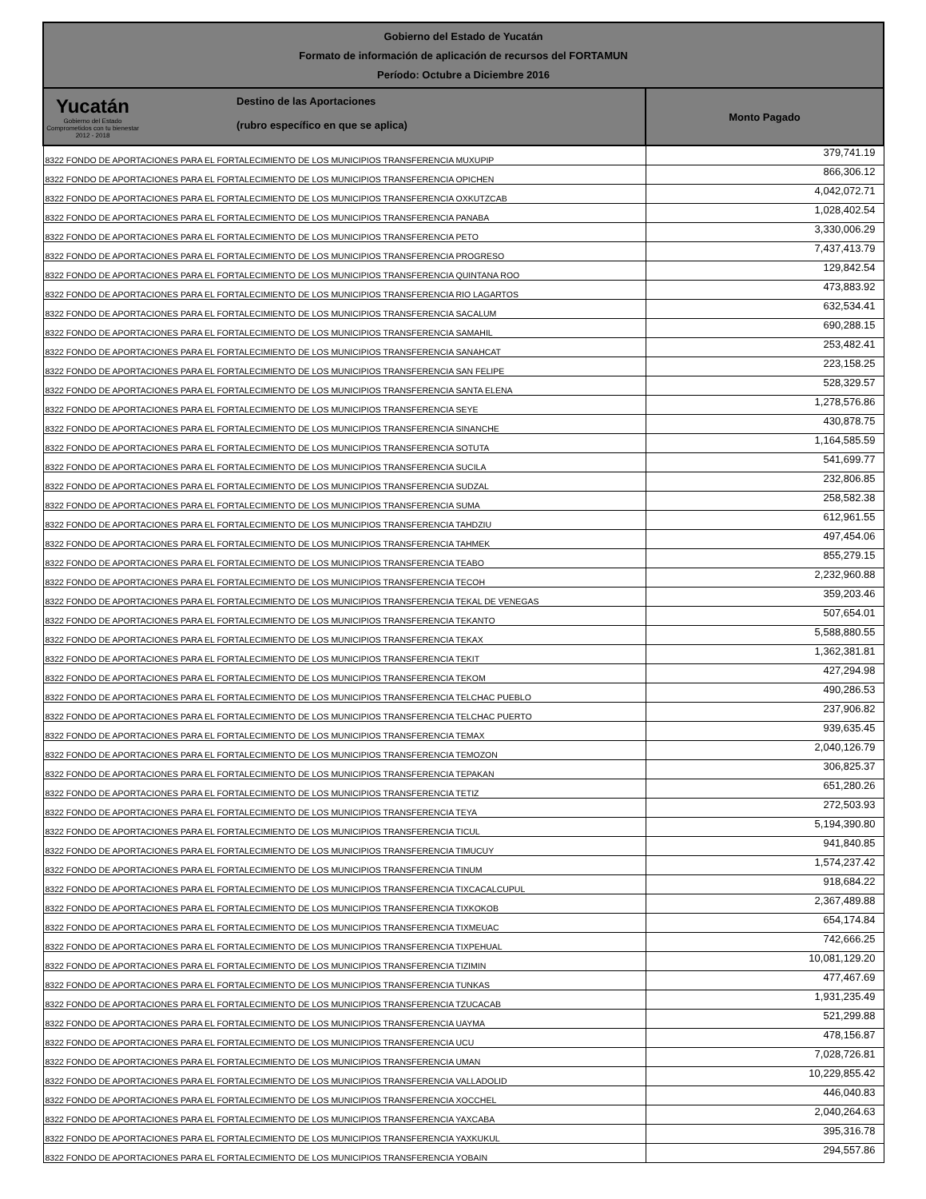Gobierno del Estado de Yucatán
Formato de información de aplicación de recursos del FORTAMUN
Período: Octubre a Diciembre 2016
| Yucatán Gobierno del Estado Comprometidos con tu bienestar 2012 - 2018 Destino de las Aportaciones (rubro específico en que se aplica) | Monto Pagado |
| --- | --- |
| 8322 FONDO DE APORTACIONES PARA EL FORTALECIMIENTO DE LOS MUNICIPIOS TRANSFERENCIA MUXUPIP | 379,741.19 |
| 8322 FONDO DE APORTACIONES PARA EL FORTALECIMIENTO DE LOS MUNICIPIOS TRANSFERENCIA OPICHEN | 866,306.12 |
| 8322 FONDO DE APORTACIONES PARA EL FORTALECIMIENTO DE LOS MUNICIPIOS TRANSFERENCIA OXKUTZCAB | 4,042,072.71 |
| 8322 FONDO DE APORTACIONES PARA EL FORTALECIMIENTO DE LOS MUNICIPIOS TRANSFERENCIA PANABA | 1,028,402.54 |
| 8322 FONDO DE APORTACIONES PARA EL FORTALECIMIENTO DE LOS MUNICIPIOS TRANSFERENCIA PETO | 3,330,006.29 |
| 8322 FONDO DE APORTACIONES PARA EL FORTALECIMIENTO DE LOS MUNICIPIOS TRANSFERENCIA PROGRESO | 7,437,413.79 |
| 8322 FONDO DE APORTACIONES PARA EL FORTALECIMIENTO DE LOS MUNICIPIOS TRANSFERENCIA QUINTANA ROO | 129,842.54 |
| 8322 FONDO DE APORTACIONES PARA EL FORTALECIMIENTO DE LOS MUNICIPIOS TRANSFERENCIA RIO LAGARTOS | 473,883.92 |
| 8322 FONDO DE APORTACIONES PARA EL FORTALECIMIENTO DE LOS MUNICIPIOS TRANSFERENCIA SACALUM | 632,534.41 |
| 8322 FONDO DE APORTACIONES PARA EL FORTALECIMIENTO DE LOS MUNICIPIOS TRANSFERENCIA SAMAHIL | 690,288.15 |
| 8322 FONDO DE APORTACIONES PARA EL FORTALECIMIENTO DE LOS MUNICIPIOS TRANSFERENCIA SANAHCAT | 253,482.41 |
| 8322 FONDO DE APORTACIONES PARA EL FORTALECIMIENTO DE LOS MUNICIPIOS TRANSFERENCIA SAN FELIPE | 223,158.25 |
| 8322 FONDO DE APORTACIONES PARA EL FORTALECIMIENTO DE LOS MUNICIPIOS TRANSFERENCIA SANTA ELENA | 528,329.57 |
| 8322 FONDO DE APORTACIONES PARA EL FORTALECIMIENTO DE LOS MUNICIPIOS TRANSFERENCIA SEYE | 1,278,576.86 |
| 8322 FONDO DE APORTACIONES PARA EL FORTALECIMIENTO DE LOS MUNICIPIOS TRANSFERENCIA SINANCHE | 430,878.75 |
| 8322 FONDO DE APORTACIONES PARA EL FORTALECIMIENTO DE LOS MUNICIPIOS TRANSFERENCIA SOTUTA | 1,164,585.59 |
| 8322 FONDO DE APORTACIONES PARA EL FORTALECIMIENTO DE LOS MUNICIPIOS TRANSFERENCIA SUCILA | 541,699.77 |
| 8322 FONDO DE APORTACIONES PARA EL FORTALECIMIENTO DE LOS MUNICIPIOS TRANSFERENCIA SUDZAL | 232,806.85 |
| 8322 FONDO DE APORTACIONES PARA EL FORTALECIMIENTO DE LOS MUNICIPIOS TRANSFERENCIA SUMA | 258,582.38 |
| 8322 FONDO DE APORTACIONES PARA EL FORTALECIMIENTO DE LOS MUNICIPIOS TRANSFERENCIA TAHDZIU | 612,961.55 |
| 8322 FONDO DE APORTACIONES PARA EL FORTALECIMIENTO DE LOS MUNICIPIOS TRANSFERENCIA TAHMEK | 497,454.06 |
| 8322 FONDO DE APORTACIONES PARA EL FORTALECIMIENTO DE LOS MUNICIPIOS TRANSFERENCIA TEABO | 855,279.15 |
| 8322 FONDO DE APORTACIONES PARA EL FORTALECIMIENTO DE LOS MUNICIPIOS TRANSFERENCIA TECOH | 2,232,960.88 |
| 8322 FONDO DE APORTACIONES PARA EL FORTALECIMIENTO DE LOS MUNICIPIOS TRANSFERENCIA TEKAL DE VENEGAS | 359,203.46 |
| 8322 FONDO DE APORTACIONES PARA EL FORTALECIMIENTO DE LOS MUNICIPIOS TRANSFERENCIA TEKANTO | 507,654.01 |
| 8322 FONDO DE APORTACIONES PARA EL FORTALECIMIENTO DE LOS MUNICIPIOS TRANSFERENCIA TEKAX | 5,588,880.55 |
| 8322 FONDO DE APORTACIONES PARA EL FORTALECIMIENTO DE LOS MUNICIPIOS TRANSFERENCIA TEKIT | 1,362,381.81 |
| 8322 FONDO DE APORTACIONES PARA EL FORTALECIMIENTO DE LOS MUNICIPIOS TRANSFERENCIA TEKOM | 427,294.98 |
| 8322 FONDO DE APORTACIONES PARA EL FORTALECIMIENTO DE LOS MUNICIPIOS TRANSFERENCIA TELCHAC PUEBLO | 490,286.53 |
| 8322 FONDO DE APORTACIONES PARA EL FORTALECIMIENTO DE LOS MUNICIPIOS TRANSFERENCIA TELCHAC PUERTO | 237,906.82 |
| 8322 FONDO DE APORTACIONES PARA EL FORTALECIMIENTO DE LOS MUNICIPIOS TRANSFERENCIA TEMAX | 939,635.45 |
| 8322 FONDO DE APORTACIONES PARA EL FORTALECIMIENTO DE LOS MUNICIPIOS TRANSFERENCIA TEMOZON | 2,040,126.79 |
| 8322 FONDO DE APORTACIONES PARA EL FORTALECIMIENTO DE LOS MUNICIPIOS TRANSFERENCIA TEPAKAN | 306,825.37 |
| 8322 FONDO DE APORTACIONES PARA EL FORTALECIMIENTO DE LOS MUNICIPIOS TRANSFERENCIA TETIZ | 651,280.26 |
| 8322 FONDO DE APORTACIONES PARA EL FORTALECIMIENTO DE LOS MUNICIPIOS TRANSFERENCIA TEYA | 272,503.93 |
| 8322 FONDO DE APORTACIONES PARA EL FORTALECIMIENTO DE LOS MUNICIPIOS TRANSFERENCIA TICUL | 5,194,390.80 |
| 8322 FONDO DE APORTACIONES PARA EL FORTALECIMIENTO DE LOS MUNICIPIOS TRANSFERENCIA TIMUCUY | 941,840.85 |
| 8322 FONDO DE APORTACIONES PARA EL FORTALECIMIENTO DE LOS MUNICIPIOS TRANSFERENCIA TINUM | 1,574,237.42 |
| 8322 FONDO DE APORTACIONES PARA EL FORTALECIMIENTO DE LOS MUNICIPIOS TRANSFERENCIA TIXCACALCUPUL | 918,684.22 |
| 8322 FONDO DE APORTACIONES PARA EL FORTALECIMIENTO DE LOS MUNICIPIOS TRANSFERENCIA TIXKOKOB | 2,367,489.88 |
| 8322 FONDO DE APORTACIONES PARA EL FORTALECIMIENTO DE LOS MUNICIPIOS TRANSFERENCIA TIXMEUAC | 654,174.84 |
| 8322 FONDO DE APORTACIONES PARA EL FORTALECIMIENTO DE LOS MUNICIPIOS TRANSFERENCIA TIXPEHUAL | 742,666.25 |
| 8322 FONDO DE APORTACIONES PARA EL FORTALECIMIENTO DE LOS MUNICIPIOS TRANSFERENCIA TIZIMIN | 10,081,129.20 |
| 8322 FONDO DE APORTACIONES PARA EL FORTALECIMIENTO DE LOS MUNICIPIOS TRANSFERENCIA TUNKAS | 477,467.69 |
| 8322 FONDO DE APORTACIONES PARA EL FORTALECIMIENTO DE LOS MUNICIPIOS TRANSFERENCIA TZUCACAB | 1,931,235.49 |
| 8322 FONDO DE APORTACIONES PARA EL FORTALECIMIENTO DE LOS MUNICIPIOS TRANSFERENCIA UAYMA | 521,299.88 |
| 8322 FONDO DE APORTACIONES PARA EL FORTALECIMIENTO DE LOS MUNICIPIOS TRANSFERENCIA UCU | 478,156.87 |
| 8322 FONDO DE APORTACIONES PARA EL FORTALECIMIENTO DE LOS MUNICIPIOS TRANSFERENCIA UMAN | 7,028,726.81 |
| 8322 FONDO DE APORTACIONES PARA EL FORTALECIMIENTO DE LOS MUNICIPIOS TRANSFERENCIA VALLADOLID | 10,229,855.42 |
| 8322 FONDO DE APORTACIONES PARA EL FORTALECIMIENTO DE LOS MUNICIPIOS TRANSFERENCIA XOCCHEL | 446,040.83 |
| 8322 FONDO DE APORTACIONES PARA EL FORTALECIMIENTO DE LOS MUNICIPIOS TRANSFERENCIA YAXCABA | 2,040,264.63 |
| 8322 FONDO DE APORTACIONES PARA EL FORTALECIMIENTO DE LOS MUNICIPIOS TRANSFERENCIA YAXKUKUL | 395,316.78 |
| 8322 FONDO DE APORTACIONES PARA EL FORTALECIMIENTO DE LOS MUNICIPIOS TRANSFERENCIA YOBAIN | 294,557.86 |